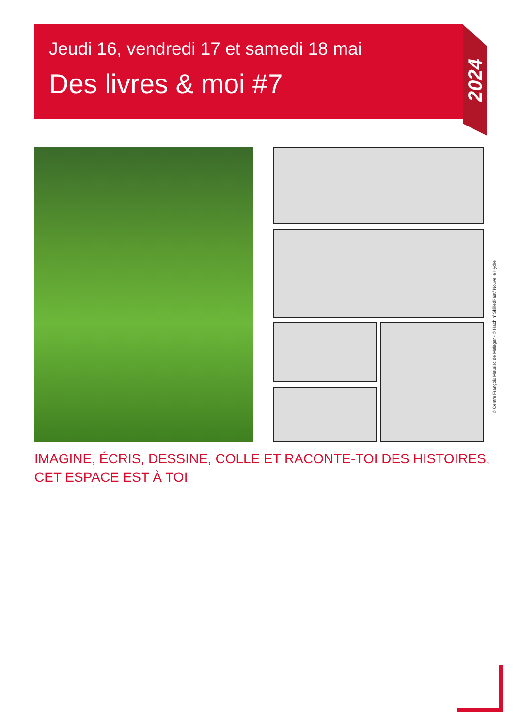Jeudi 16, vendredi 17 et samedi 18 mai
Des livres & moi #7
2024
© Centre François Mauriac de Malagar - © Hachin/ SkilledFast/ Nouvelle Hydre
IMAGINE, ÉCRIS, DESSINE, COLLE ET RACONTE-TOI DES HISTOIRES,
CET ESPACE EST À TOI